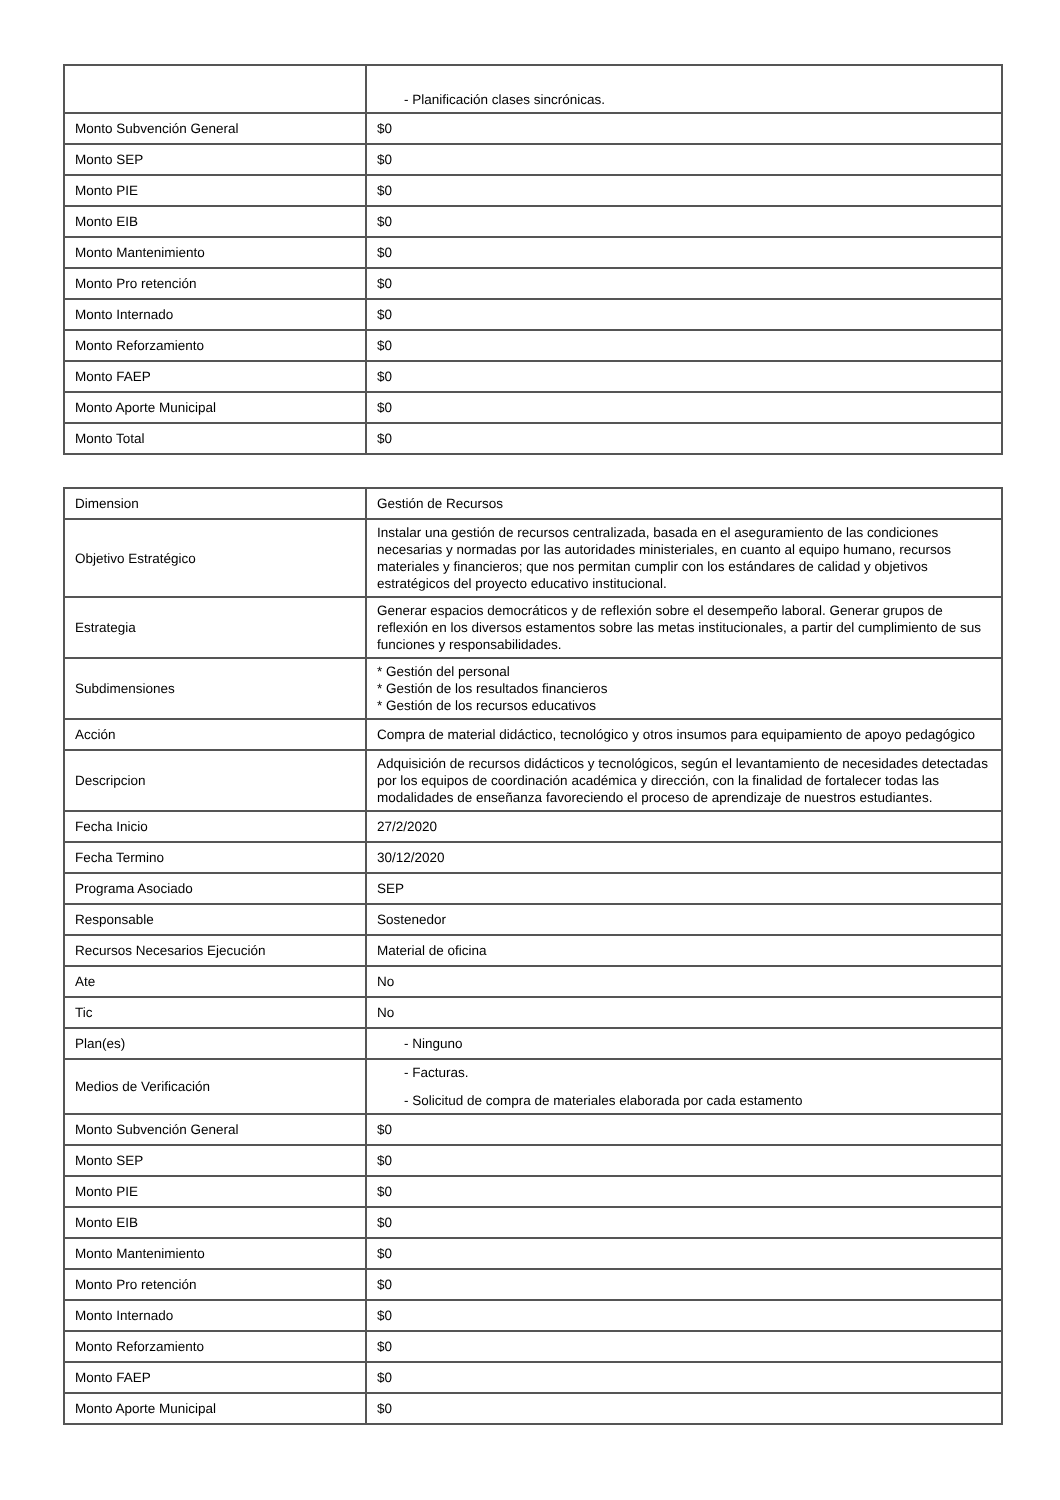| | - Planificación clases sincrónicas. |
| Monto Subvención General | $0 |
| Monto SEP | $0 |
| Monto PIE | $0 |
| Monto EIB | $0 |
| Monto Mantenimiento | $0 |
| Monto Pro retención | $0 |
| Monto Internado | $0 |
| Monto Reforzamiento | $0 |
| Monto FAEP | $0 |
| Monto Aporte Municipal | $0 |
| Monto Total | $0 |
| Dimension | Gestión de Recursos |
| Objetivo Estratégico | Instalar una gestión de recursos centralizada, basada en el aseguramiento de las condiciones necesarias y normadas por las autoridades ministeriales, en cuanto al equipo humano, recursos materiales y financieros; que nos permitan cumplir con los estándares de calidad y objetivos estratégicos del proyecto educativo institucional. |
| Estrategia | Generar espacios democráticos y de reflexión sobre el desempeño laboral. Generar grupos de reflexión en los diversos estamentos sobre las metas institucionales, a partir del cumplimiento de sus funciones y responsabilidades. |
| Subdimensiones | * Gestión del personal * Gestión de los resultados financieros * Gestión de los recursos educativos |
| Acción | Compra de material didáctico, tecnológico y otros insumos para equipamiento de apoyo pedagógico |
| Descripcion | Adquisición de recursos didácticos y tecnológicos, según el levantamiento de necesidades detectadas por los equipos de coordinación académica y dirección, con la finalidad de fortalecer todas las modalidades de enseñanza favoreciendo el proceso de aprendizaje de nuestros estudiantes. |
| Fecha Inicio | 27/2/2020 |
| Fecha Termino | 30/12/2020 |
| Programa Asociado | SEP |
| Responsable | Sostenedor |
| Recursos Necesarios Ejecución | Material de oficina |
| Ate | No |
| Tic | No |
| Plan(es) | - Ninguno |
| Medios de Verificación | - Facturas. - Solicitud de compra de materiales elaborada por cada estamento |
| Monto Subvención General | $0 |
| Monto SEP | $0 |
| Monto PIE | $0 |
| Monto EIB | $0 |
| Monto Mantenimiento | $0 |
| Monto Pro retención | $0 |
| Monto Internado | $0 |
| Monto Reforzamiento | $0 |
| Monto FAEP | $0 |
| Monto Aporte Municipal | $0 |